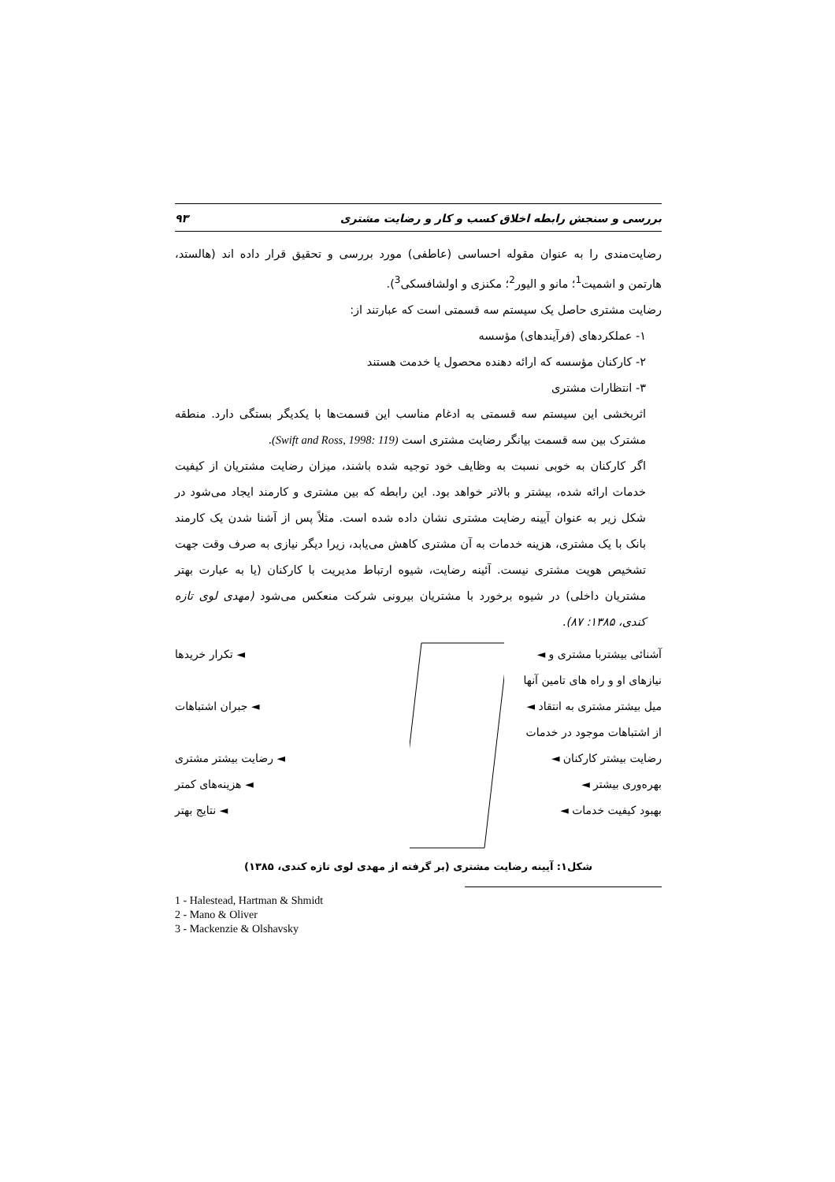۹۳ بررسی و سنجش رابطه اخلاق کسب و کار و رضایت مشتری
رضایت‌مندی را به عنوان مقوله احساسی (عاطفی) مورد بررسی و تحقیق قرار داده اند (هالستد، هارتمن و اشمیت<sup>1</sup>؛ مانو و الیور<sup>2</sup>؛ مکنزی و اولشافسکی<sup>3</sup>).
رضایت مشتری حاصل یک سیستم سه قسمتی است که عبارتند از:
۱- عملکردهای (فرآیندهای) مؤسسه
۲- کارکنان مؤسسه که ارائه دهنده محصول یا خدمت هستند
۳- انتظارات مشتری
اثربخشی این سیستم سه قسمتی به ادغام مناسب این قسمت‌ها با یکدیگر بستگی دارد. منطقه مشترک بین سه قسمت بیانگر رضایت مشتری است (Swift and Ross, 1998: 119).
اگر کارکنان به خوبی نسبت به وظایف خود توجیه شده باشند، میزان رضایت مشتریان از کیفیت خدمات ارائه شده، بیشتر و بالاتر خواهد بود. این رابطه که بین مشتری و کارمند ایجاد می‌شود در شکل زیر به عنوان آیینه رضایت مشتری نشان داده شده است. مثلاً پس از آشنا شدن یک کارمند بانک با یک مشتری، هزینه خدمات به آن مشتری کاهش می‌یابد، زیرا دیگر نیازی به صرف وقت جهت تشخیص هویت مشتری نیست. آئینه رضایت، شیوه ارتباط مدیریت با کارکنان (یا به عبارت بهتر مشتریان داخلی) در شیوه برخورد با مشتریان بیرونی شرکت منعکس می‌شود (مهدی لوی تازه کندی، ۱۳۸۵: ۸۷).
آشنائی بیشتربا مشتری و ◄
نیازهای او و راه های تامین آنها
میل بیشتر مشتری به انتقاد ◄
از اشتباهات موجود در خدمات
رضایت بیشتر کارکنان ◄
بهره‌وری بیشتر ◄
بهبود کیفیت خدمات ◄
◄ تکرار خریدها
◄ جبران اشتباهات
◄ رضایت بیشتر مشتری
◄ هزینه‌های کمتر
◄ نتایج بهتر
شکل۱: آیینه رضایت مشتری (بر گرفته از مهدی لوی تازه کندی، ۱۳۸۵)
1 - Halestead, Hartman & Shmidt
2 - Mano & Oliver
3 - Mackenzie & Olshavsky